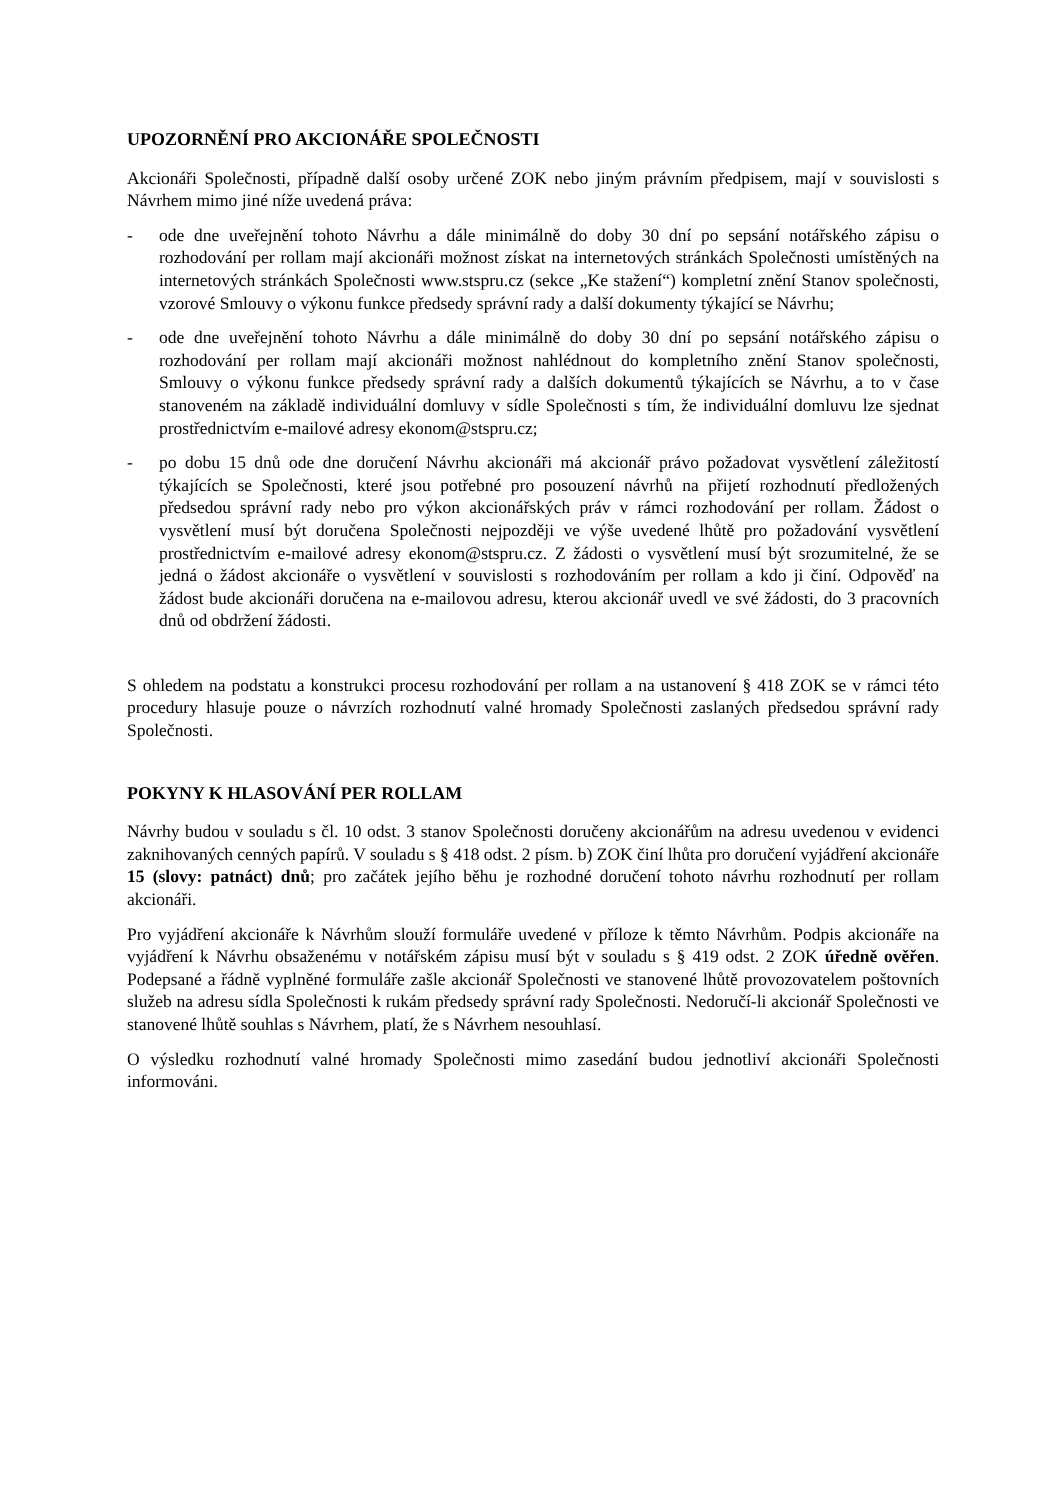UPOZORNĚNÍ PRO AKCIONÁŘE SPOLEČNOSTI
Akcionáři Společnosti, případně další osoby určené ZOK nebo jiným právním předpisem, mají v souvislosti s Návrhem mimo jiné níže uvedená práva:
- ode dne uveřejnění tohoto Návrhu a dále minimálně do doby 30 dní po sepsání notářského zápisu o rozhodování per rollam mají akcionáři možnost získat na internetových stránkách Společnosti umístěných na internetových stránkách Společnosti www.stspru.cz (sekce „Ke stažení“) kompletní znění Stanov společnosti, vzorové Smlouvy o výkonu funkce předsedy správní rady a další dokumenty týkající se Návrhu;
- ode dne uveřejnění tohoto Návrhu a dále minimálně do doby 30 dní po sepsání notářského zápisu o rozhodování per rollam mají akcionáři možnost nahlédnout do kompletního znění Stanov společnosti, Smlouvy o výkonu funkce předsedy správní rady a dalších dokumentů týkajících se Návrhu, a to v čase stanoveném na základě individuální domluvy v sídle Společnosti s tím, že individuální domluvu lze sjednat prostřednictvím e-mailové adresy ekonom@stspru.cz;
- po dobu 15 dnů ode dne doručení Návrhu akcionáři má akcionář právo požadovat vysvětlení záležitostí týkajících se Společnosti, které jsou potřebné pro posouzení návrhů na přijetí rozhodnutí předložených předsedou správní rady nebo pro výkon akcionářských práv v rámci rozhodování per rollam. Žádost o vysvětlení musí být doručena Společnosti nejpozději ve výše uvedené lhůtě pro požadování vysvětlení prostřednictvím e-mailové adresy ekonom@stspru.cz. Z žádosti o vysvětlení musí být srozumitelné, že se jedná o žádost akcionáře o vysvětlení v souvislosti s rozhodováním per rollam a kdo ji činí. Odpověď na žádost bude akcionáři doručena na e-mailovou adresu, kterou akcionář uvedl ve své žádosti, do 3 pracovních dnů od obdržení žádosti.
S ohledem na podstatu a konstrukci procesu rozhodování per rollam a na ustanovení § 418 ZOK se v rámci této procedury hlasuje pouze o návrzích rozhodnutí valné hromady Společnosti zaslaných předsedou správní rady Společnosti.
POKYNY K HLASOVÁNÍ PER ROLLAM
Návrhy budou v souladu s čl. 10 odst. 3 stanov Společnosti doručeny akcionářům na adresu uvedenou v evidenci zaknihovaných cenných papírů. V souladu s § 418 odst. 2 písm. b) ZOK činí lhůta pro doručení vyjádření akcionáře 15 (slovy: patnáct) dnů; pro začátek jejího běhu je rozhodné doručení tohoto návrhu rozhodnutí per rollam akcionáři.
Pro vyjádření akcionáře k Návrhům slouží formuláře uvedené v příloze k těmto Návrhům. Podpis akcionáře na vyjádření k Návrhu obsaženému v notářském zápisu musí být v souladu s § 419 odst. 2 ZOK úředně ověřen. Podepsané a řádně vyplněné formuláře zašle akcionář Společnosti ve stanovené lhůtě provozovatelem poštovních služeb na adresu sídla Společnosti k rukám předsedy správní rady Společnosti. Nedoručí-li akcionář Společnosti ve stanovené lhůtě souhlas s Návrhem, platí, že s Návrhem nesouhlasí.
O výsledku rozhodnutí valné hromady Společnosti mimo zasedání budou jednotliví akcionáři Společnosti informováni.